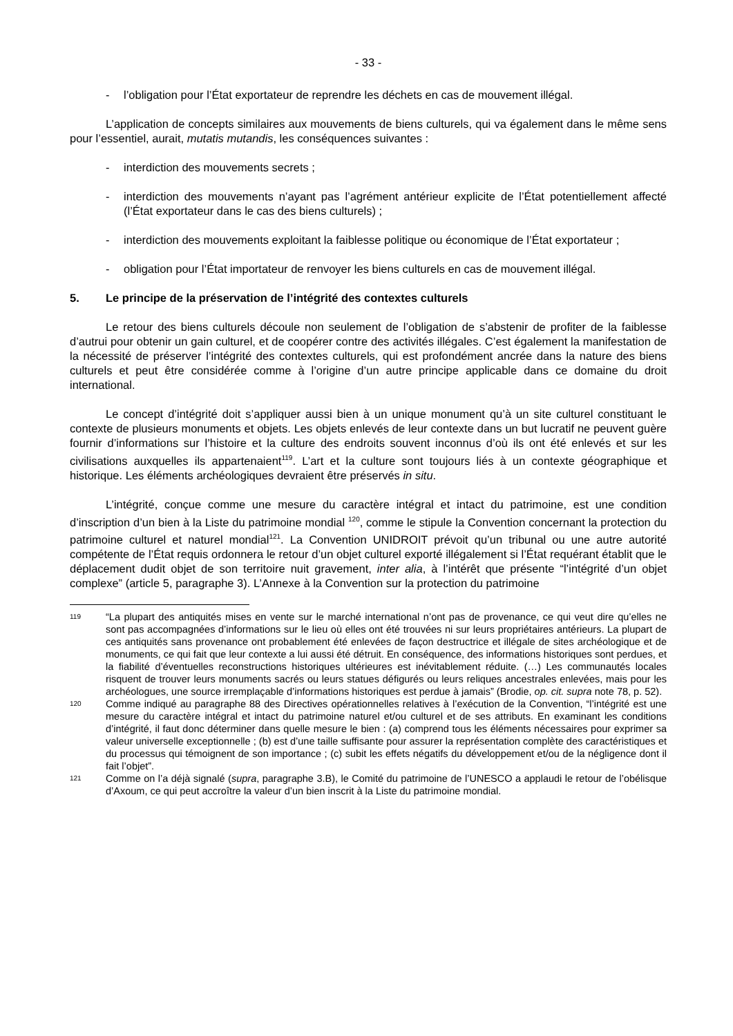- 33 -
- l’obligation pour l’État exportateur de reprendre les déchets en cas de mouvement illégal.
L’application de concepts similaires aux mouvements de biens culturels, qui va également dans le même sens pour l’essentiel, aurait, mutatis mutandis, les conséquences suivantes :
- interdiction des mouvements secrets ;
- interdiction des mouvements n’ayant pas l’agrément antérieur explicite de l’État potentiellement affecté (l’État exportateur dans le cas des biens culturels) ;
- interdiction des mouvements exploitant la faiblesse politique ou économique de l’État exportateur ;
- obligation pour l’État importateur de renvoyer les biens culturels en cas de mouvement illégal.
5. Le principe de la préservation de l’intégrité des contextes culturels
Le retour des biens culturels découle non seulement de l’obligation de s’abstenir de profiter de la faiblesse d’autrui pour obtenir un gain culturel, et de coopérer contre des activités illégales. C’est également la manifestation de la nécessité de préserver l’intégrité des contextes culturels, qui est profondément ancrée dans la nature des biens culturels et peut être considérée comme à l’origine d’un autre principe applicable dans ce domaine du droit international.
Le concept d’intégrité doit s’appliquer aussi bien à un unique monument qu’à un site culturel constituant le contexte de plusieurs monuments et objets. Les objets enlevés de leur contexte dans un but lucratif ne peuvent guère fournir d’informations sur l’histoire et la culture des endroits souvent inconnus d’où ils ont été enlevés et sur les civilisations auxquelles ils appartenaient<sup>119</sup>. L’art et la culture sont toujours liés à un contexte géographique et historique. Les éléments archéologiques devraient être préservés in situ.
L’intégrité, conçue comme une mesure du caractère intégral et intact du patrimoine, est une condition d’inscription d’un bien à la Liste du patrimoine mondial <sup>120</sup>, comme le stipule la Convention concernant la protection du patrimoine culturel et naturel mondial<sup>121</sup>. La Convention UNIDROIT prévoit qu’un tribunal ou une autre autorité compétente de l’État requis ordonnera le retour d’un objet culturel exporté illégalement si l’État requérant établit que le déplacement dudit objet de son territoire nuit gravement, inter alia, à l’intérêt que présente “l’intégrité d’un objet complexe” (article 5, paragraphe 3). L’Annexe à la Convention sur la protection du patrimoine
119 “La plupart des antiquités mises en vente sur le marché international n’ont pas de provenance, ce qui veut dire qu’elles ne sont pas accompagnées d’informations sur le lieu où elles ont été trouvées ni sur leurs propriétaires antérieurs. La plupart de ces antiquités sans provenance ont probablement été enlevées de façon destructrice et illégale de sites archéologique et de monuments, ce qui fait que leur contexte a lui aussi été détruit. En conséquence, des informations historiques sont perdues, et la fiabilité d’éventuelles reconstructions historiques ultérieures est inévitablement réduite. (…) Les communautés locales risquent de trouver leurs monuments sacrés ou leurs statues défigurés ou leurs reliques ancestrales enlevées, mais pour les archéologues, une source irremplaçable d’informations historiques est perdue à jamais” (Brodie, op. cit. supra note 78, p. 52).
120 Comme indiqué au paragraphe 88 des Directives opérationnelles relatives à l’exécution de la Convention, “l’intégrité est une mesure du caractère intégral et intact du patrimoine naturel et/ou culturel et de ses attributs. En examinant les conditions d’intégrité, il faut donc déterminer dans quelle mesure le bien : (a) comprend tous les éléments nécessaires pour exprimer sa valeur universelle exceptionnelle ; (b) est d’une taille suffisante pour assurer la représentation complète des caractéristiques et du processus qui témoignent de son importance ; (c) subit les effets négatifs du développement et/ou de la négligence dont il fait l’objet”.
121 Comme on l’a déjà signalé (supra, paragraphe 3.B), le Comité du patrimoine de l’UNESCO a applaudi le retour de l’obélisque d’Axoum, ce qui peut accroître la valeur d’un bien inscrit à la Liste du patrimoine mondial.